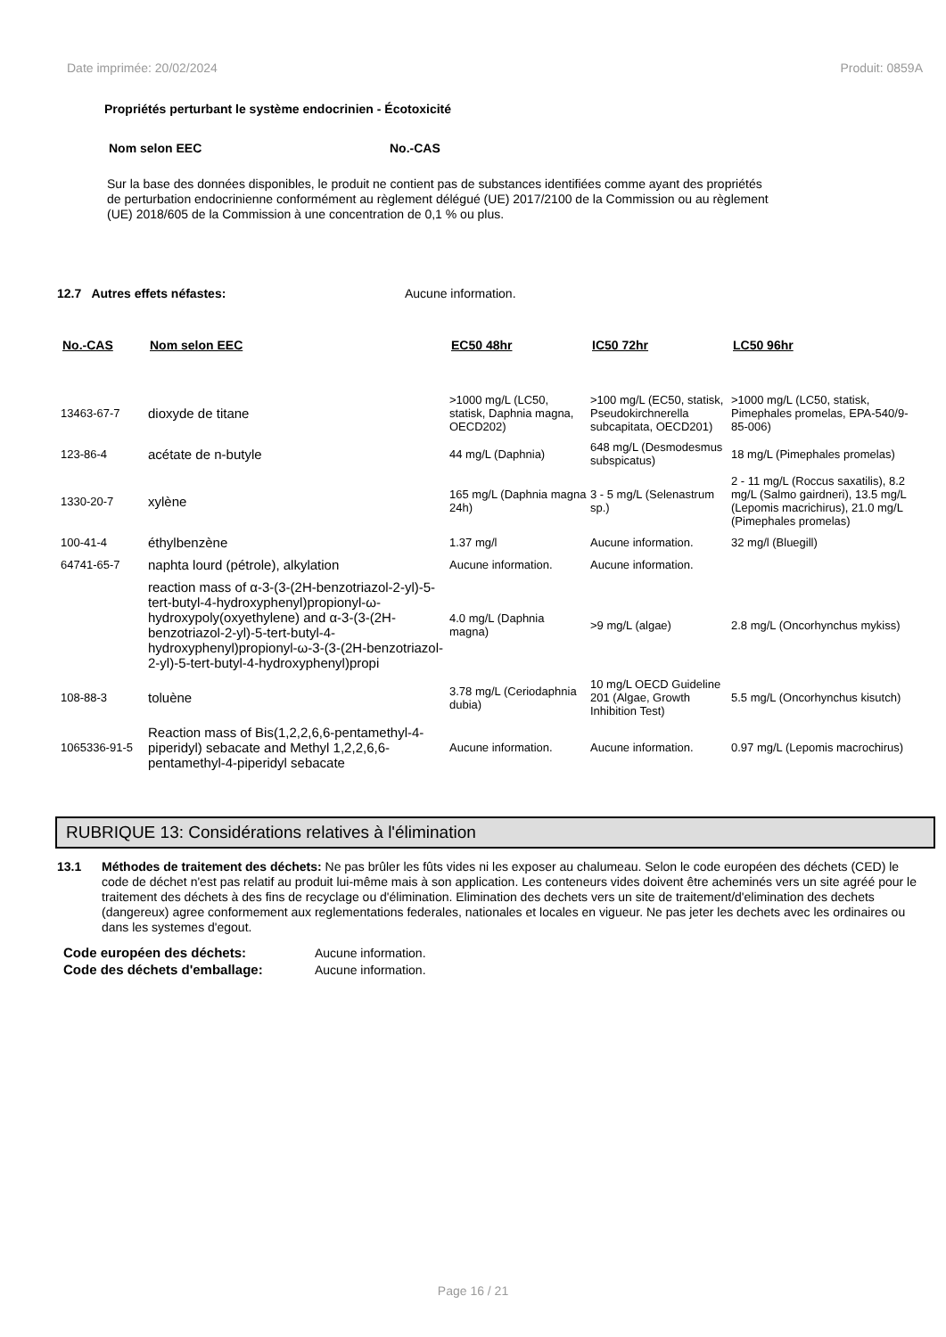Date imprimée: 20/02/2024 Produit: 0859A
Propriétés perturbant le système endocrinien - Écotoxicité
Nom selon EEC No.-CAS
Sur la base des données disponibles, le produit ne contient pas de substances identifiées comme ayant des propriétés de perturbation endocrinienne conformément au règlement délégué (UE) 2017/2100 de la Commission ou au règlement (UE) 2018/605 de la Commission à une concentration de 0,1 % ou plus.
12.7 Autres effets néfastes: Aucune information.
| No.-CAS | Nom selon EEC | EC50 48hr | IC50 72hr | LC50 96hr |
| --- | --- | --- | --- | --- |
| 13463-67-7 | dioxyde de titane | >1000 mg/L (LC50, statisk, Daphnia magna, OECD202) | >100 mg/L (EC50, statisk, Pseudokirchnerella subcapitata, OECD201) | >1000 mg/L (LC50, statisk, Pimephales promelas, EPA-540/9-85-006) |
| 123-86-4 | acétate de n-butyle | 44 mg/L (Daphnia) | 648 mg/L (Desmodesmus subspicatus) | 18 mg/L (Pimephales promelas) |
| 1330-20-7 | xylène | 165 mg/L (Daphnia magna 24h) | 3 - 5 mg/L (Selenastrum sp.) | 2 - 11 mg/L (Roccus saxatilis), 8.2 mg/L (Salmo gairdneri), 13.5 mg/L (Lepomis macrichirus), 21.0 mg/L (Pimephales promelas) |
| 100-41-4 | éthylbenzène | 1.37 mg/l | Aucune information. | 32 mg/l (Bluegill) |
| 64741-65-7 | naphta lourd (pétrole), alkylation | Aucune information. | Aucune information. | |
| | reaction mass of α-3-(3-(2H-benzotriazol-2-yl)-5-tert-butyl-4-hydroxyphenyl)propionyl-ω-hydroxypoly(oxyethylene) and α-3-(3-(2H-benzotriazol-2-yl)-5-tert-butyl-4-hydroxyphenyl)propionyl-ω-3-(3-(2H-benzotriazol-2-yl)-5-tert-butyl-4-hydroxyphenyl)propi | 4.0 mg/L (Daphnia magna) | >9 mg/L (algae) | 2.8 mg/L (Oncorhynchus mykiss) |
| 108-88-3 | toluène | 3.78 mg/L (Ceriodaphnia dubia) | 10 mg/L OECD Guideline 201 (Algae, Growth Inhibition Test) | 5.5 mg/L (Oncorhynchus kisutch) |
| 1065336-91-5 | Reaction mass of Bis(1,2,2,6,6-pentamethyl-4-piperidyl) sebacate and Methyl 1,2,2,6,6-pentamethyl-4-piperidyl sebacate | Aucune information. | Aucune information. | 0.97 mg/L (Lepomis macrochirus) |
RUBRIQUE 13: Considérations relatives à l'élimination
13.1 Méthodes de traitement des déchets: Ne pas brûler les fûts vides ni les exposer au chalumeau. Selon le code européen des déchets (CED) le code de déchet n'est pas relatif au produit lui-même mais à son application. Les conteneurs vides doivent être acheminés vers un site agréé pour le traitement des déchets à des fins de recyclage ou d'élimination. Elimination des dechets vers un site de traitement/d'elimination des dechets (dangereux) agree conformement aux reglementations federales, nationales et locales en vigueur. Ne pas jeter les dechets avec les ordinaires ou dans les systemes d'egout.
| Code européen des déchets: | Aucune information. |
| Code des déchets d'emballage: | Aucune information. |
Page 16 / 21